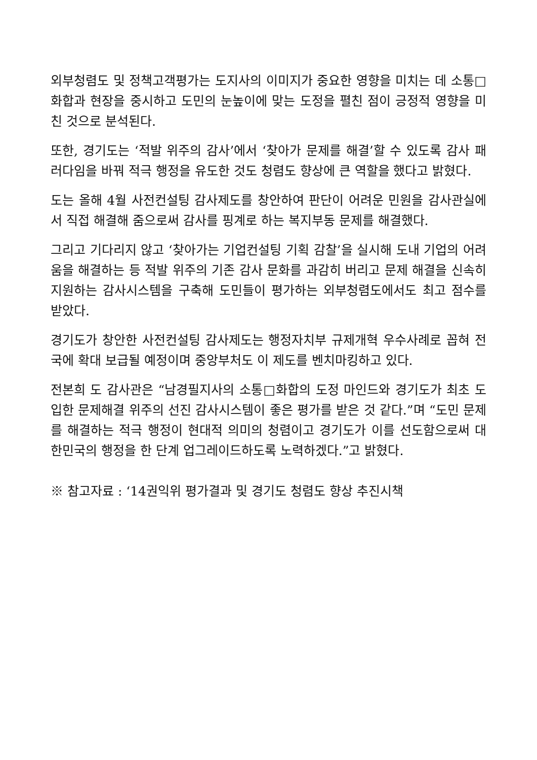외부청렴도 및 정책고객평가는 도지사의 이미지가 중요한 영향을 미치는 데 소통□화합과 현장을 중시하고 도민의 눈높이에 맞는 도정을 펼친 점이 긍정적 영향을 미친 것으로 분석된다.
또한, 경기도는 ‘적발 위주의 감사’에서 ‘찾아가 문제를 해결’할 수 있도록 감사 패러다임을 바꿔 적극 행정을 유도한 것도 청렴도 향상에 큰 역할을 했다고 밝혔다.
도는 올해 4월 사전컨설팅 감사제도를 창안하여 판단이 어려운 민원을 감사관실에서 직접 해결해 줌으로써 감사를 핑계로 하는 복지부동 문제를 해결했다.
그리고 기다리지 않고 ‘찾아가는 기업컨설팅 기획 감찰’을 실시해 도내 기업의 어려움을 해결하는 등 적발 위주의 기존 감사 문화를 과감히 버리고 문제 해결을 신속히 지원하는 감사시스템을 구축해 도민들이 평가하는 외부청렴도에서도 최고 점수를 받았다.
경기도가 창안한 사전컨설팅 감사제도는 행정자치부 규제개혁 우수사례로 꼽혀 전국에 확대 보급될 예정이며 중앙부처도 이 제도를 벤치마킹하고 있다.
전본희 도 감사관은 “남경필지사의 소통□화합의 도정 마인드와 경기도가 최초 도입한 문제해결 위주의 선진 감사시스템이 좋은 평가를 받은 것 같다.”며 “도민 문제를 해결하는 적극 행정이 현대적 의미의 청렴이고 경기도가 이를 선도함으로써 대한민국의 행정을 한 단계 업그레이드하도록 노력하겠다.”고 밝혔다.
※ 참고자료 : ‘14권익위 평가결과 및 경기도 청렴도 향상 추진시책